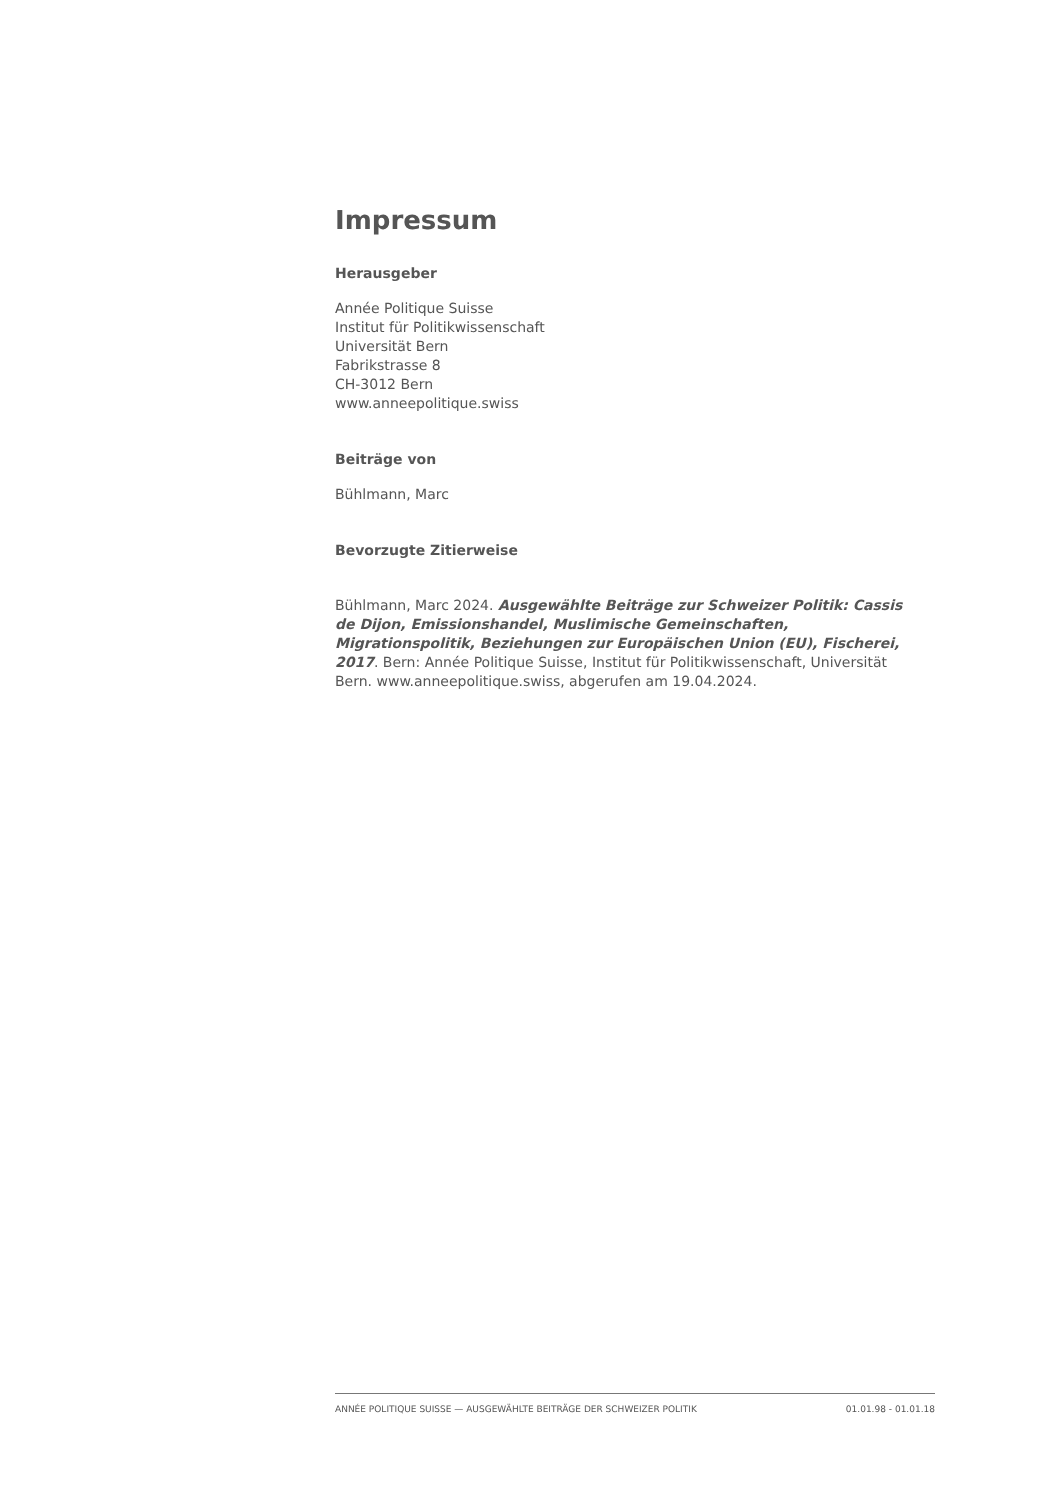Impressum
Herausgeber
Année Politique Suisse
Institut für Politikwissenschaft
Universität Bern
Fabrikstrasse 8
CH-3012 Bern
www.anneepolitique.swiss
Beiträge von
Bühlmann, Marc
Bevorzugte Zitierweise
Bühlmann, Marc 2024. Ausgewählte Beiträge zur Schweizer Politik: Cassis de Dijon, Emissionshandel, Muslimische Gemeinschaften, Migrationspolitik, Beziehungen zur Europäischen Union (EU), Fischerei, 2017. Bern: Année Politique Suisse, Institut für Politikwissenschaft, Universität Bern. www.anneepolitique.swiss, abgerufen am 19.04.2024.
ANNÉE POLITIQUE SUISSE — AUSGEWÄHLTE BEITRÄGE DER SCHWEIZER POLITIK 01.01.98 - 01.01.18